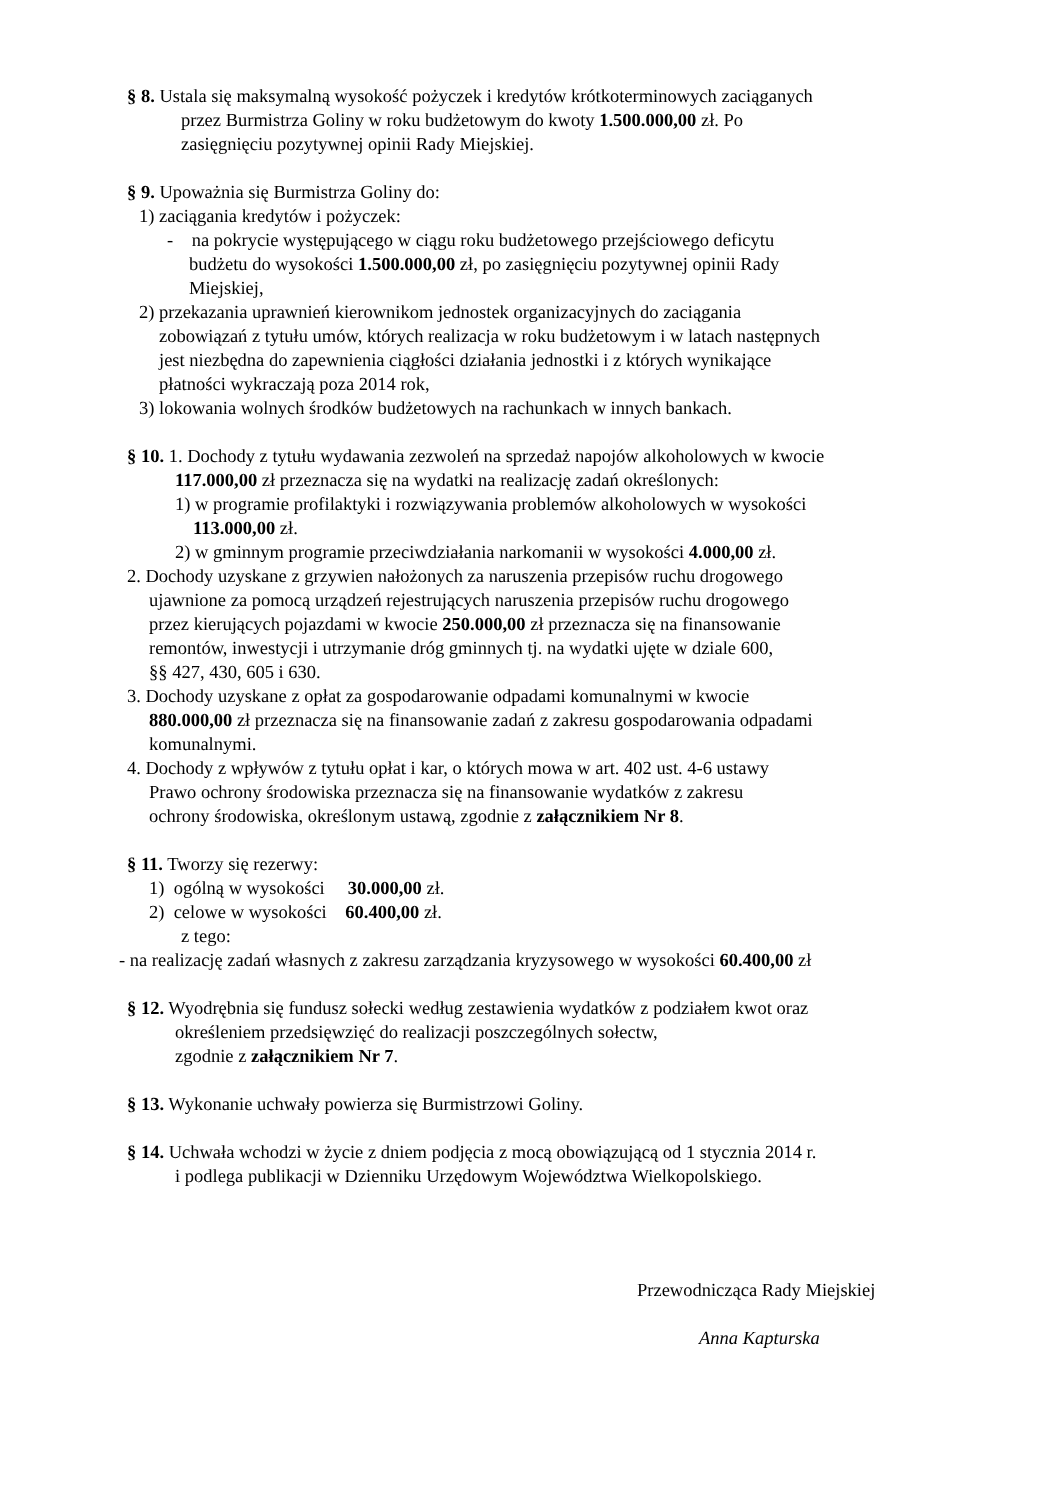§ 8. Ustala się maksymalną wysokość pożyczek i kredytów krótkoterminowych zaciąganych
przez Burmistrza Goliny w roku budżetowym do kwoty 1.500.000,00 zł. Po
zasięgnięciu pozytywnej opinii Rady Miejskiej.
§ 9. Upoważnia się Burmistrza Goliny do:
1) zaciągania kredytów i pożyczek:
- na pokrycie występującego w ciągu roku budżetowego przejściowego deficytu
budżetu do wysokości 1.500.000,00 zł, po zasięgnięciu pozytywnej opinii Rady
Miejskiej,
2) przekazania uprawnień kierownikom jednostek organizacyjnych do zaciągania
zobowiązań z tytułu umów, których realizacja w roku budżetowym i w latach następnych
jest niezbędna do zapewnienia ciągłości działania jednostki i z których wynikające
płatności wykraczają poza 2014 rok,
3) lokowania wolnych środków budżetowych na rachunkach w innych bankach.
§ 10. 1. Dochody z tytułu wydawania zezwoleń na sprzedaż napojów alkoholowych w kwocie
117.000,00 zł przeznacza się na wydatki na realizację zadań określonych:
1) w programie profilaktyki i rozwiązywania problemów alkoholowych w wysokości
113.000,00 zł.
2) w gminnym programie przeciwdziałania narkomanii w wysokości 4.000,00 zł.
2. Dochody uzyskane z grzywien nałożonych za naruszenia przepisów ruchu drogowego
ujawnione za pomocą urządzeń rejestrujących naruszenia przepisów ruchu drogowego
przez kierujących pojazdami w kwocie 250.000,00 zł przeznacza się na finansowanie
remontów, inwestycji i utrzymanie dróg gminnych tj. na wydatki ujęte w dziale 600,
§§ 427, 430, 605 i 630.
3. Dochody uzyskane z opłat za gospodarowanie odpadami komunalnymi w kwocie
880.000,00 zł przeznacza się na finansowanie zadań z zakresu gospodarowania odpadami
komunalnymi.
4. Dochody z wpływów z tytułu opłat i kar, o których mowa w art. 402 ust. 4-6 ustawy
Prawo ochrony środowiska przeznacza się na finansowanie wydatków z zakresu
ochrony środowiska, określonym ustawą, zgodnie z załącznikiem Nr 8.
§ 11. Tworzy się rezerwy:
1) ogólną w wysokości 30.000,00 zł.
2) celowe w wysokości 60.400,00 zł.
z tego:
- na realizację zadań własnych z zakresu zarządzania kryzysowego w wysokości 60.400,00 zł
§ 12. Wyodrębnia się fundusz sołecki według zestawienia wydatków z podziałem kwot oraz
określeniem przedsięwzięć do realizacji poszczególnych sołectw,
zgodnie z załącznikiem Nr 7.
§ 13. Wykonanie uchwały powierza się Burmistrzowi Goliny.
§ 14. Uchwała wchodzi w życie z dniem podjęcia z mocą obowiązującą od 1 stycznia 2014 r.
i podlega publikacji w Dzienniku Urzędowym Województwa Wielkopolskiego.
Przewodnicząca Rady Miejskiej
Anna Kapturska